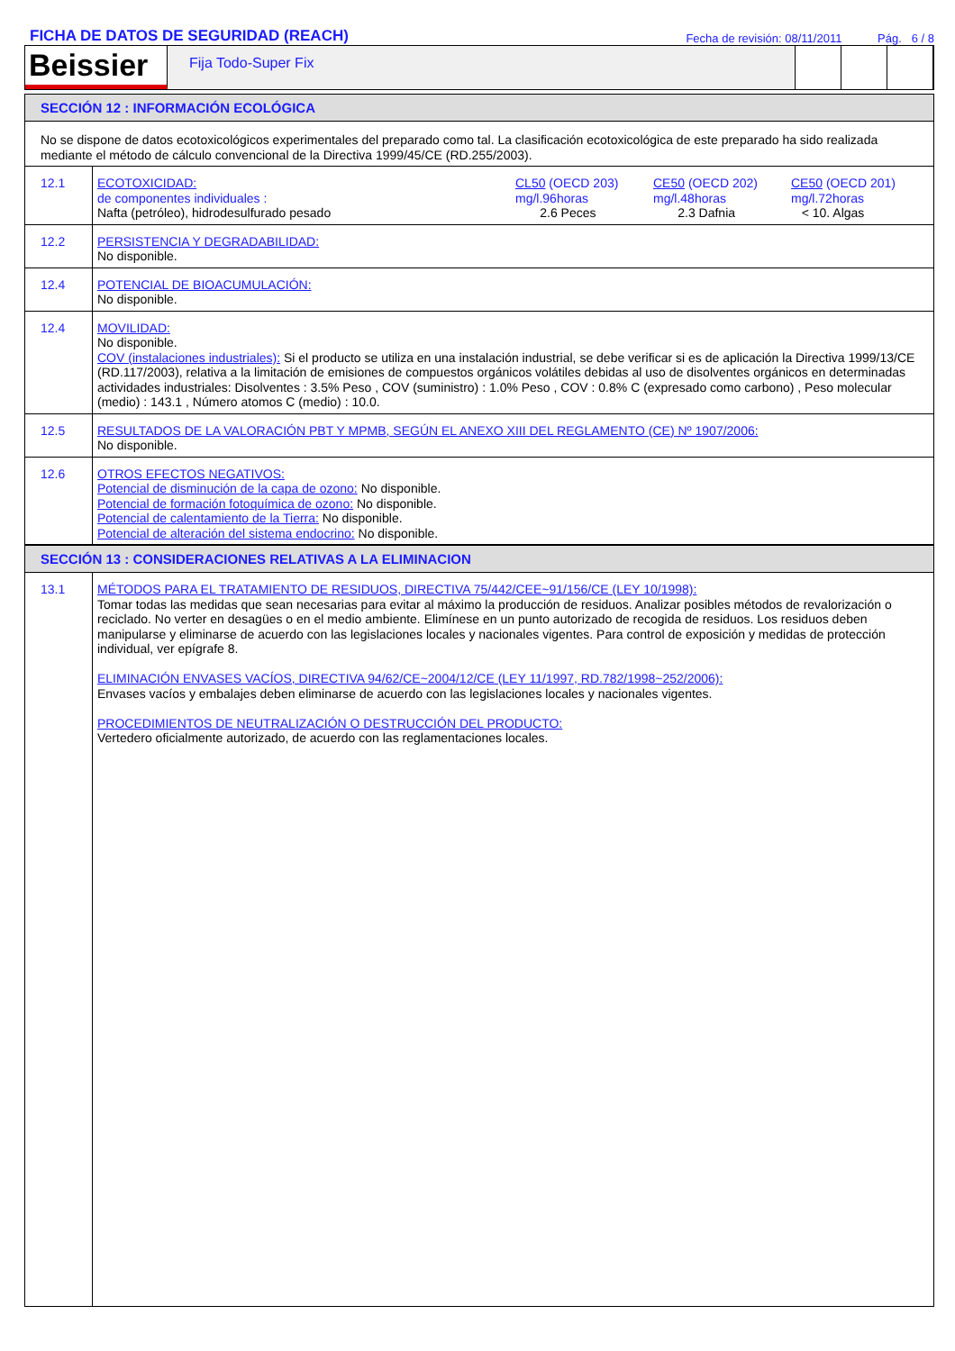FICHA DE DATOS DE SEGURIDAD (REACH) Fecha de revisión: 08/11/2011 Pág. 6 / 8
Beissier
Fija Todo-Super Fix
SECCIÓN 12 : INFORMACIÓN ECOLÓGICA
| No se dispone de datos ecotoxicológicos experimentales del preparado como tal. La clasificación ecotoxicológica de este preparado ha sido realizada mediante el método de cálculo convencional de la Directiva 1999/45/CE (RD.255/2003). | |
| 12.1 | ECOTOXICIDAD: de componentes individuales : Nafta (petróleo), hidrodesulfurado pesado CL50 (OECD 203) mg/l.96horas 2.6 Peces CE50 (OECD 202) mg/l.48horas 2.3 Dafnia CE50 (OECD 201) mg/l.72horas < 10. Algas |
| 12.2 | PERSISTENCIA Y DEGRADABILIDAD: No disponible. |
| 12.4 | POTENCIAL DE BIOACUMULACIÓN: No disponible. |
| 12.4 | MOVILIDAD: No disponible. COV (instalaciones industriales): Si el producto se utiliza en una instalación industrial, se debe verificar si es de aplicación la Directiva 1999/13/CE (RD.117/2003), relativa a la limitación de emisiones de compuestos orgánicos volátiles debidas al uso de disolventes orgánicos en determinadas actividades industriales: Disolventes : 3.5% Peso , COV (suministro) : 1.0% Peso , COV : 0.8% C (expresado como carbono) , Peso molecular (medio) : 143.1 , Número atomos C (medio) : 10.0. |
| 12.5 | RESULTADOS DE LA VALORACIÓN PBT Y MPMB, SEGÚN EL ANEXO XIII DEL REGLAMENTO (CE) Nº 1907/2006: No disponible. |
| 12.6 | OTROS EFECTOS NEGATIVOS: Potencial de disminución de la capa de ozono: No disponible. Potencial de formación fotoquímica de ozono: No disponible. Potencial de calentamiento de la Tierra: No disponible. Potencial de alteración del sistema endocrino: No disponible. |
SECCIÓN 13 : CONSIDERACIONES RELATIVAS A LA ELIMINACION
| 13.1 | MÉTODOS PARA EL TRATAMIENTO DE RESIDUOS, DIRECTIVA 75/442/CEE~91/156/CE (LEY 10/1998): Tomar todas las medidas que sean necesarias para evitar al máximo la producción de residuos. Analizar posibles métodos de revalorización o reciclado. No verter en desagües o en el medio ambiente. Elimínese en un punto autorizado de recogida de residuos. Los residuos deben manipularse y eliminarse de acuerdo con las legislaciones locales y nacionales vigentes. Para control de exposición y medidas de protección individual, ver epígrafe 8. ELIMINACIÓN ENVASES VACÍOS, DIRECTIVA 94/62/CE~2004/12/CE (LEY 11/1997, RD.782/1998~252/2006): Envases vacíos y embalajes deben eliminarse de acuerdo con las legislaciones locales y nacionales vigentes. PROCEDIMIENTOS DE NEUTRALIZACIÓN O DESTRUCCIÓN DEL PRODUCTO: Vertedero oficialmente autorizado, de acuerdo con las reglamentaciones locales. |